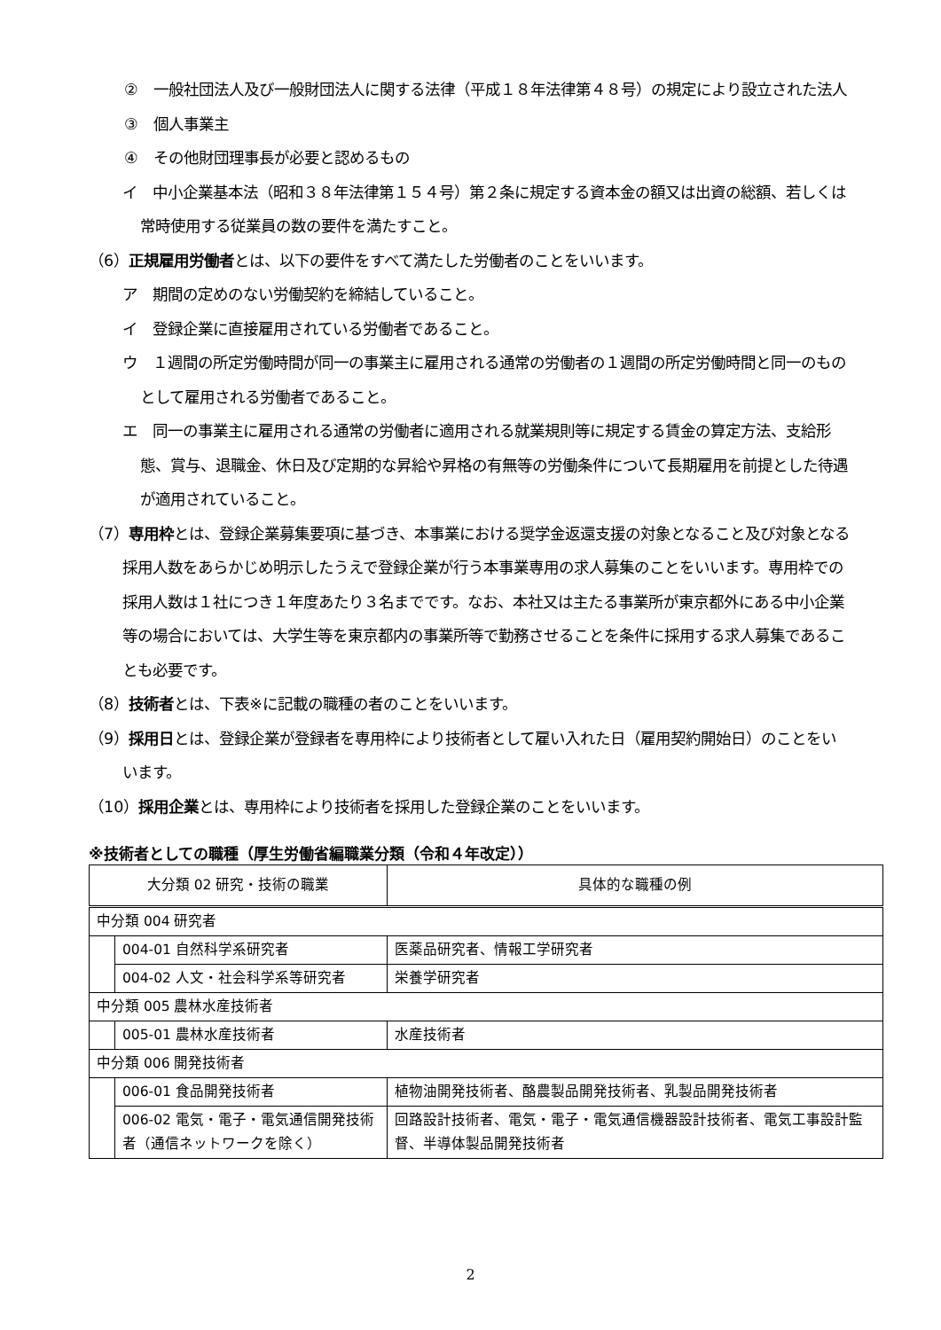②　一般社団法人及び一般財団法人に関する法律（平成１８年法律第４８号）の規定により設立された法人
③　個人事業主
④　その他財団理事長が必要と認めるもの
イ　中小企業基本法（昭和３８年法律第１５４号）第２条に規定する資本金の額又は出資の総額、若しくは常時使用する従業員の数の要件を満たすこと。
（6）正規雇用労働者とは、以下の要件をすべて満たした労働者のことをいいます。
ア　期間の定めのない労働契約を締結していること。
イ　登録企業に直接雇用されている労働者であること。
ウ　１週間の所定労働時間が同一の事業主に雇用される通常の労働者の１週間の所定労働時間と同一のものとして雇用される労働者であること。
エ　同一の事業主に雇用される通常の労働者に適用される就業規則等に規定する賃金の算定方法、支給形態、賞与、退職金、休日及び定期的な昇給や昇格の有無等の労働条件について長期雇用を前提とした待遇が適用されていること。
（7）専用枠とは、登録企業募集要項に基づき、本事業における奨学金返還支援の対象となること及び対象となる採用人数をあらかじめ明示したうえで登録企業が行う本事業専用の求人募集のことをいいます。専用枠での採用人数は１社につき１年度あたり３名までです。なお、本社又は主たる事業所が東京都外にある中小企業等の場合においては、大学生等を東京都内の事業所等で勤務させることを条件に採用する求人募集であることも必要です。
（8）技術者とは、下表※に記載の職種の者のことをいいます。
（9）採用日とは、登録企業が登録者を専用枠により技術者として雇い入れた日（雇用契約開始日）のことをいいます。
（10）採用企業とは、専用枠により技術者を採用した登録企業のことをいいます。
※技術者としての職種（厚生労働省編職業分類（令和４年改定））
| 大分類 02 研究・技術の職業 | | 具体的な職種の例 |
| --- | --- | --- |
| 中分類 004 研究者 | | |
| | 004-01 自然科学系研究者 | 医薬品研究者、情報工学研究者 |
| | 004-02 人文・社会科学系等研究者 | 栄養学研究者 |
| 中分類 005 農林水産技術者 | | |
| | 005-01 農林水産技術者 | 水産技術者 |
| 中分類 006 開発技術者 | | |
| | 006-01 食品開発技術者 | 植物油開発技術者、酪農製品開発技術者、乳製品開発技術者 |
| | 006-02 電気・電子・電気通信開発技術者（通信ネットワークを除く） | 回路設計技術者、電気・電子・電気通信機器設計技術者、電気工事設計監督、半導体製品開発技術者 |
2